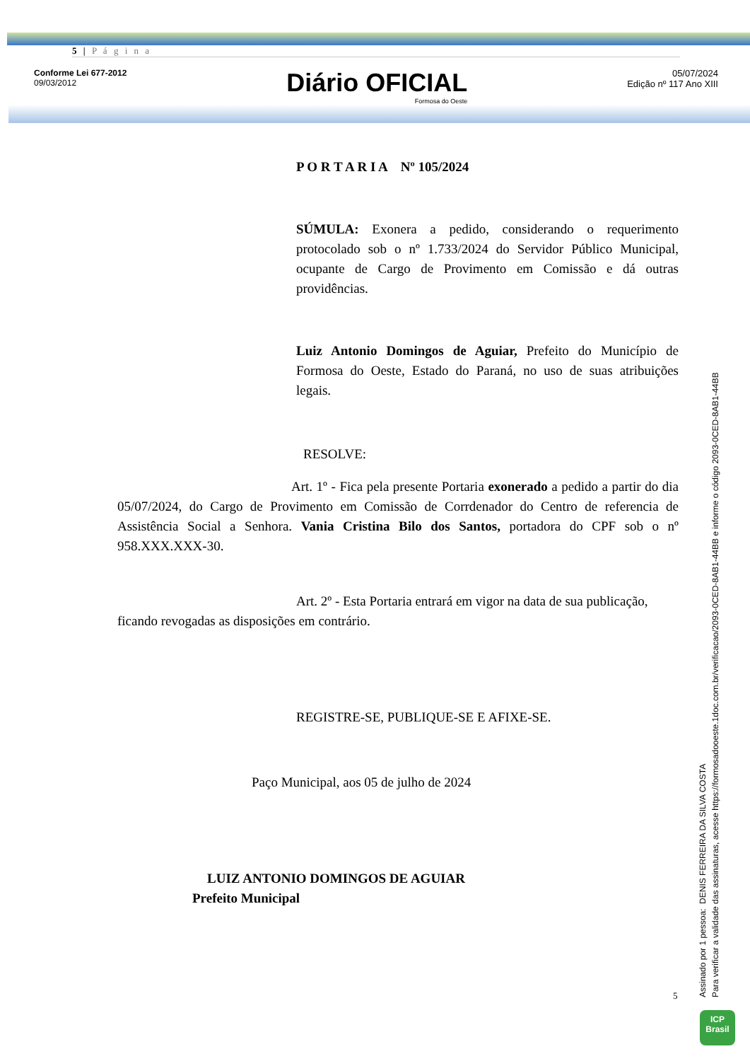5 | P á g i n a
Conforme Lei 677-2012
09/03/2012
Diário OFICIAL
Formosa do Oeste
05/07/2024
Edição nº 117 Ano XIII
P O R T A R I A Nº 105/2024
SÚMULA: Exonera a pedido, considerando o requerimento protocolado sob o nº 1.733/2024 do Servidor Público Municipal, ocupante de Cargo de Provimento em Comissão e dá outras providências.
Luiz Antonio Domingos de Aguiar, Prefeito do Município de Formosa do Oeste, Estado do Paraná, no uso de suas atribuições legais.
RESOLVE:
Art. 1º - Fica pela presente Portaria exonerado a pedido a partir do dia 05/07/2024, do Cargo de Provimento em Comissão de Corrdenador do Centro de referencia de Assistência Social a Senhora. Vania Cristina Bilo dos Santos, portadora do CPF sob o nº 958.XXX.XXX-30.
Art. 2º - Esta Portaria entrará em vigor na data de sua publicação, ficando revogadas as disposições em contrário.
REGISTRE-SE, PUBLIQUE-SE E AFIXE-SE.
Paço Municipal, aos 05 de julho de 2024
LUIZ ANTONIO DOMINGOS DE AGUIAR
Prefeito Municipal
5
Assinado por 1 pessoa: DENIS FERREIRA DA SILVA COSTA
Para verificar a validade das assinaturas, acesse https://formosadooeste.1doc.com.br/verificacao/2093-0CED-8AB1-44BB e informe o código 2093-0CED-8AB1-44BB
ICP
Brasil